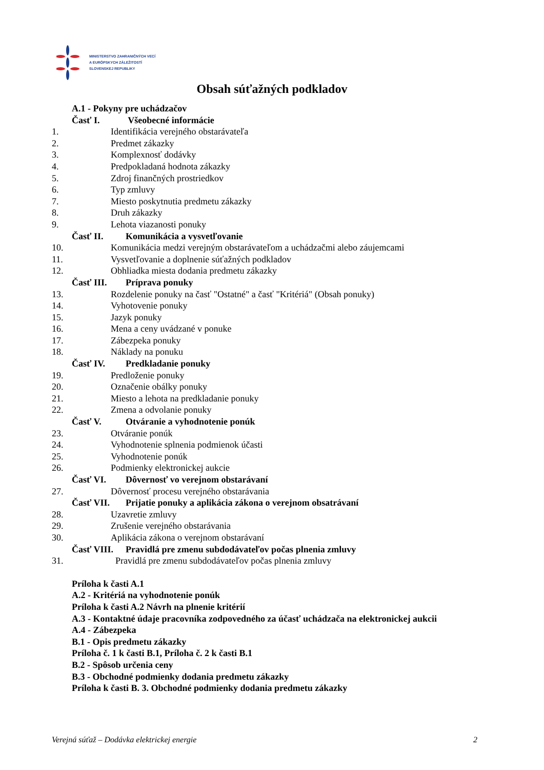MINISTERSTVO ZAHRANIČNÝCH VECÍ
A EURÓPSKYCH ZÁLEŽITOSTÍ
SLOVENSKEJ REPUBLIKY
Obsah súťažných podkladov
A.1 - Pokyny pre uchádzačov
Časť I. Všeobecné informácie
1. Identifikácia verejného obstarávateľa
2. Predmet zákazky
3. Komplexnosť dodávky
4. Predpokladaná hodnota zákazky
5. Zdroj finančných prostriedkov
6. Typ zmluvy
7. Miesto poskytnutia predmetu zákazky
8. Druh zákazky
9. Lehota viazanosti ponuky
Časť II. Komunikácia a vysvetľovanie
10. Komunikácia medzi verejným obstarávateľom a uchádzačmi alebo záujemcami
11. Vysvetľovanie a doplnenie súťažných podkladov
12. Obhliadka miesta dodania predmetu zákazky
Časť III. Príprava ponuky
13. Rozdelenie ponuky na časť "Ostatné" a časť "Kritériá" (Obsah ponuky)
14. Vyhotovenie ponuky
15. Jazyk ponuky
16. Mena a ceny uvádzané v ponuke
17. Zábezpeka ponuky
18. Náklady na ponuku
Časť IV. Predkladanie ponuky
19. Predloženie ponuky
20. Označenie obálky ponuky
21. Miesto a lehota na predkladanie ponuky
22. Zmena a odvolanie ponuky
Časť V. Otváranie a vyhodnotenie ponúk
23. Otváranie ponúk
24. Vyhodnotenie splnenia podmienok účasti
25. Vyhodnotenie ponúk
26. Podmienky elektronickej aukcie
Časť VI. Dôvernosť vo verejnom obstarávaní
27. Dôvernosť procesu verejného obstarávania
Časť VII. Prijatie ponuky a aplikácia zákona o verejnom obsatrávaní
28. Uzavretie zmluvy
29. Zrušenie verejného obstarávania
30. Aplikácia zákona o verejnom obstarávaní
Časť VIII. Pravidlá pre zmenu subdodávateľov počas plnenia zmluvy
31. Pravidlá pre zmenu subdodávateľov počas plnenia zmluvy
Príloha k časti A.1
A.2 - Kritériá na vyhodnotenie ponúk
Príloha k časti A.2 Návrh na plnenie kritérií
A.3 - Kontaktné údaje pracovníka zodpovedného za účasť uchádzača na elektronickej aukcii
A.4 - Zábezpeka
B.1 - Opis predmetu zákazky
Príloha č. 1 k časti B.1, Príloha č. 2 k časti B.1
B.2 - Spôsob určenia ceny
B.3 - Obchodné podmienky dodania predmetu zákazky
Príloha k časti B. 3. Obchodné podmienky dodania predmetu zákazky
Verejná súťaž – Dodávka elektrickej energie 2